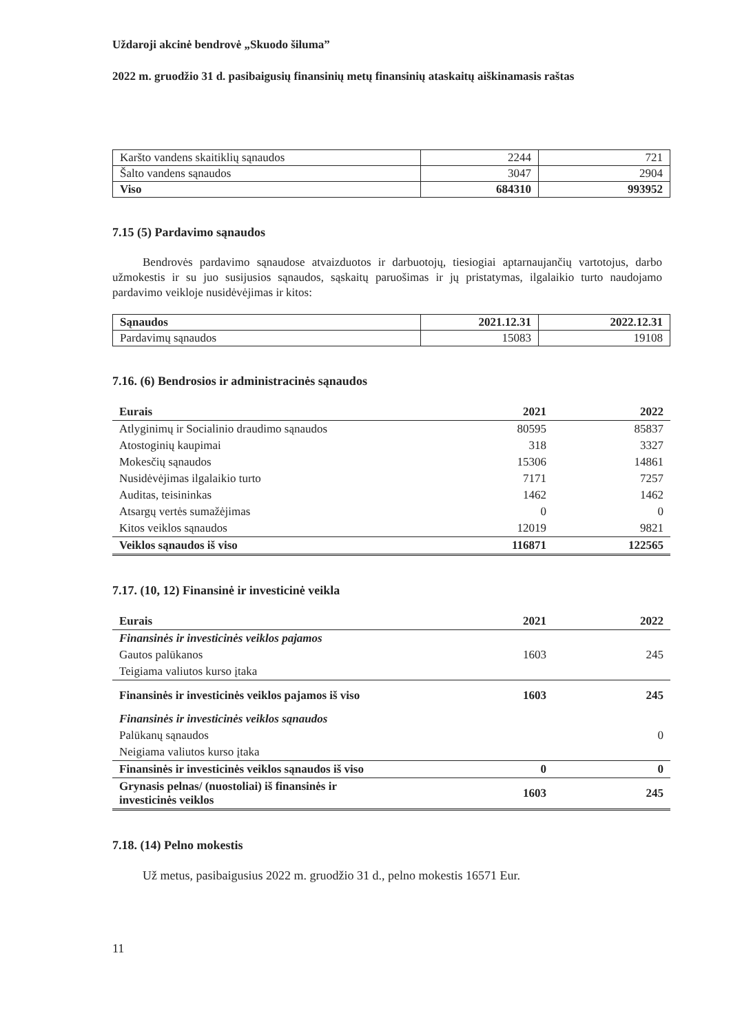Uždaroji akcinė bendrovė „Skuodo šiluma”
2022 m. gruodžio 31 d. pasibaigusių finansinių metų finansinių ataskaitų aiškinamasis raštas
| Karšto vandens skaitiklių sąnaudos | 2244 | 721 |
| Šalto vandens sąnaudos | 3047 | 2904 |
| Viso | 684310 | 993952 |
7.15 (5) Pardavimo sąnaudos
Bendrovės pardavimo sąnaudose atvaizduotos ir darbuotojų, tiesiogiai aptarnaujančių vartotojus, darbo užmokestis ir su juo susijusios sąnaudos, sąskaitų paruošimas ir jų pristatymas, ilgalaikio turto naudojamo pardavimo veikloje nusidėvėjimas ir kitos:
| Sąnaudos | 2021.12.31 | 2022.12.31 |
| Pardavimų sąnaudos | 15083 | 19108 |
7.16. (6) Bendrosios ir administracinės sąnaudos
| Eurais | 2021 | 2022 |
| Atlyginimų ir Socialinio draudimo sąnaudos | 80595 | 85837 |
| Atostoginių kaupimai | 318 | 3327 |
| Mokesčių sąnaudos | 15306 | 14861 |
| Nusidėvėjimas ilgalaikio turto | 7171 | 7257 |
| Auditas, teisininkas | 1462 | 1462 |
| Atsargų vertės sumažėjimas | 0 | 0 |
| Kitos veiklos sąnaudos | 12019 | 9821 |
| Veiklos sąnaudos iš viso | 116871 | 122565 |
7.17. (10, 12) Finansinė ir investicinė veikla
| Eurais | 2021 | 2022 |
| Finansinės ir investicinės veiklos pajamos | | |
| Gautos palūkanos | 1603 | 245 |
| Teigiama valiutos kurso įtaka | | |
| Finansinės ir investicinės veiklos pajamos iš viso | 1603 | 245 |
| Finansinės ir investicinės veiklos sąnaudos | | |
| Palūkanų sąnaudos | | 0 |
| Neigiama valiutos kurso įtaka | | |
| Finansinės ir investicinės veiklos sąnaudos iš viso | 0 | 0 |
| Grynasis pelnas/ (nuostoliai) iš finansinės ir investicinės veiklos | 1603 | 245 |
7.18. (14) Pelno mokestis
Už metus, pasibaigusius 2022 m. gruodžio 31 d., pelno mokestis 16571 Eur.
11